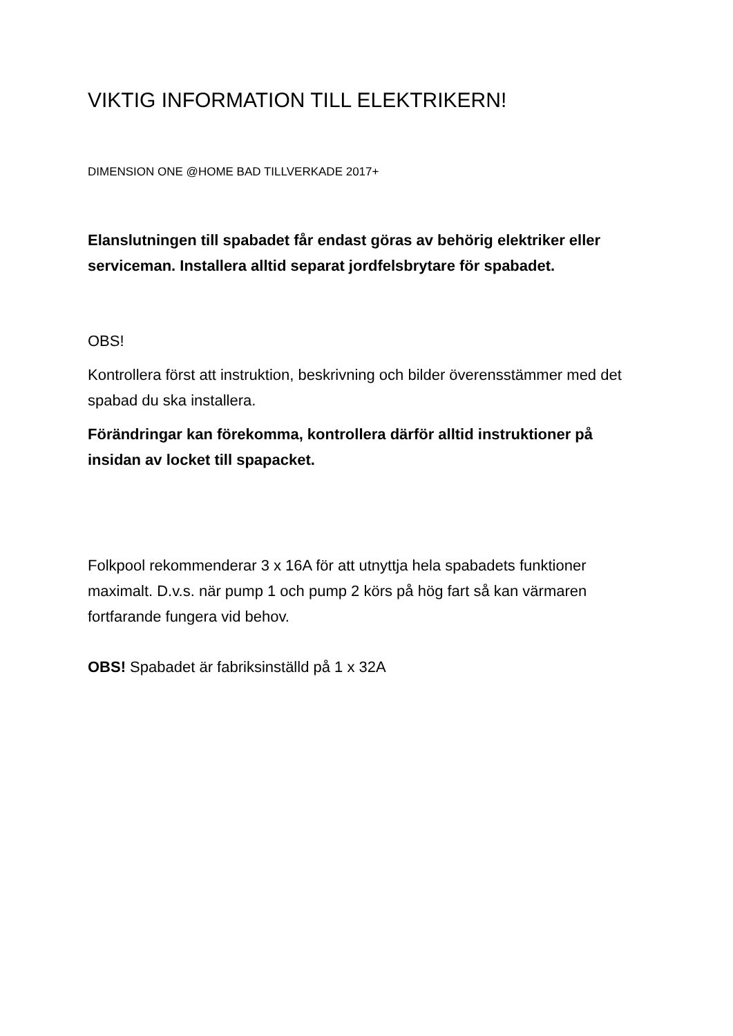VIKTIG INFORMATION TILL ELEKTRIKERN!
DIMENSION ONE @HOME BAD TILLVERKADE 2017+
Elanslutningen till spabadet får endast göras av behörig elektriker eller serviceman. Installera alltid separat jordfelsbrytare för spabadet.
OBS!
Kontrollera först att instruktion, beskrivning och bilder överensstämmer med det spabad du ska installera.
Förändringar kan förekomma, kontrollera därför alltid instruktioner på insidan av locket till spapacket.
Folkpool rekommenderar 3 x 16A för att utnyttja hela spabadets funktioner maximalt. D.v.s. när pump 1 och pump 2 körs på hög fart så kan värmaren fortfarande fungera vid behov.
OBS! Spabadet är fabriksinställd på 1 x 32A